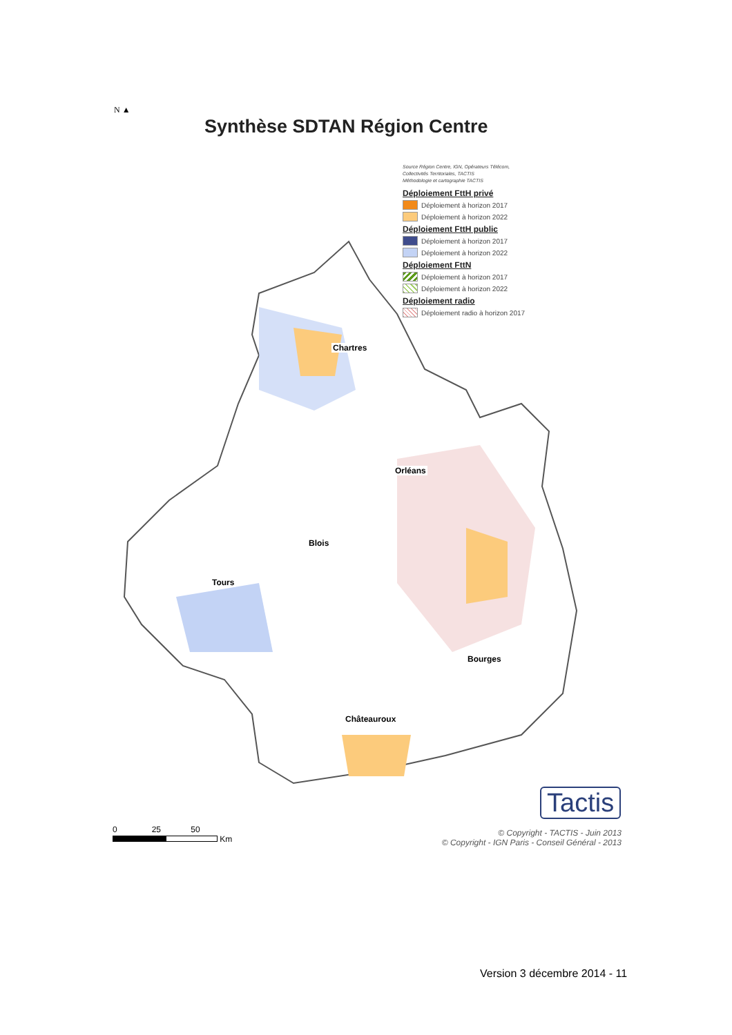N ▲
Synthèse SDTAN Région Centre
Source Région Centre, IGN, Opérateurs Télécom,
Collectivités Territoriales, TACTIS
Méthodologie et cartographie TACTIS
Déploiement FttH privé
Déploiement à horizon 2017
Déploiement à horizon 2022
Déploiement FttH public
Déploiement à horizon 2017
Déploiement à horizon 2022
Déploiement FttN
Déploiement à horizon 2017
Déploiement à horizon 2022
Déploiement radio
Déploiement radio à horizon 2017
Chartres
Orléans
Blois
Tours
Bourges
Châteauroux
0 25 50
Km
Tactis
© Copyright - TACTIS - Juin 2013
© Copyright - IGN Paris - Conseil Général - 2013
Version 3 décembre 2014 - 11